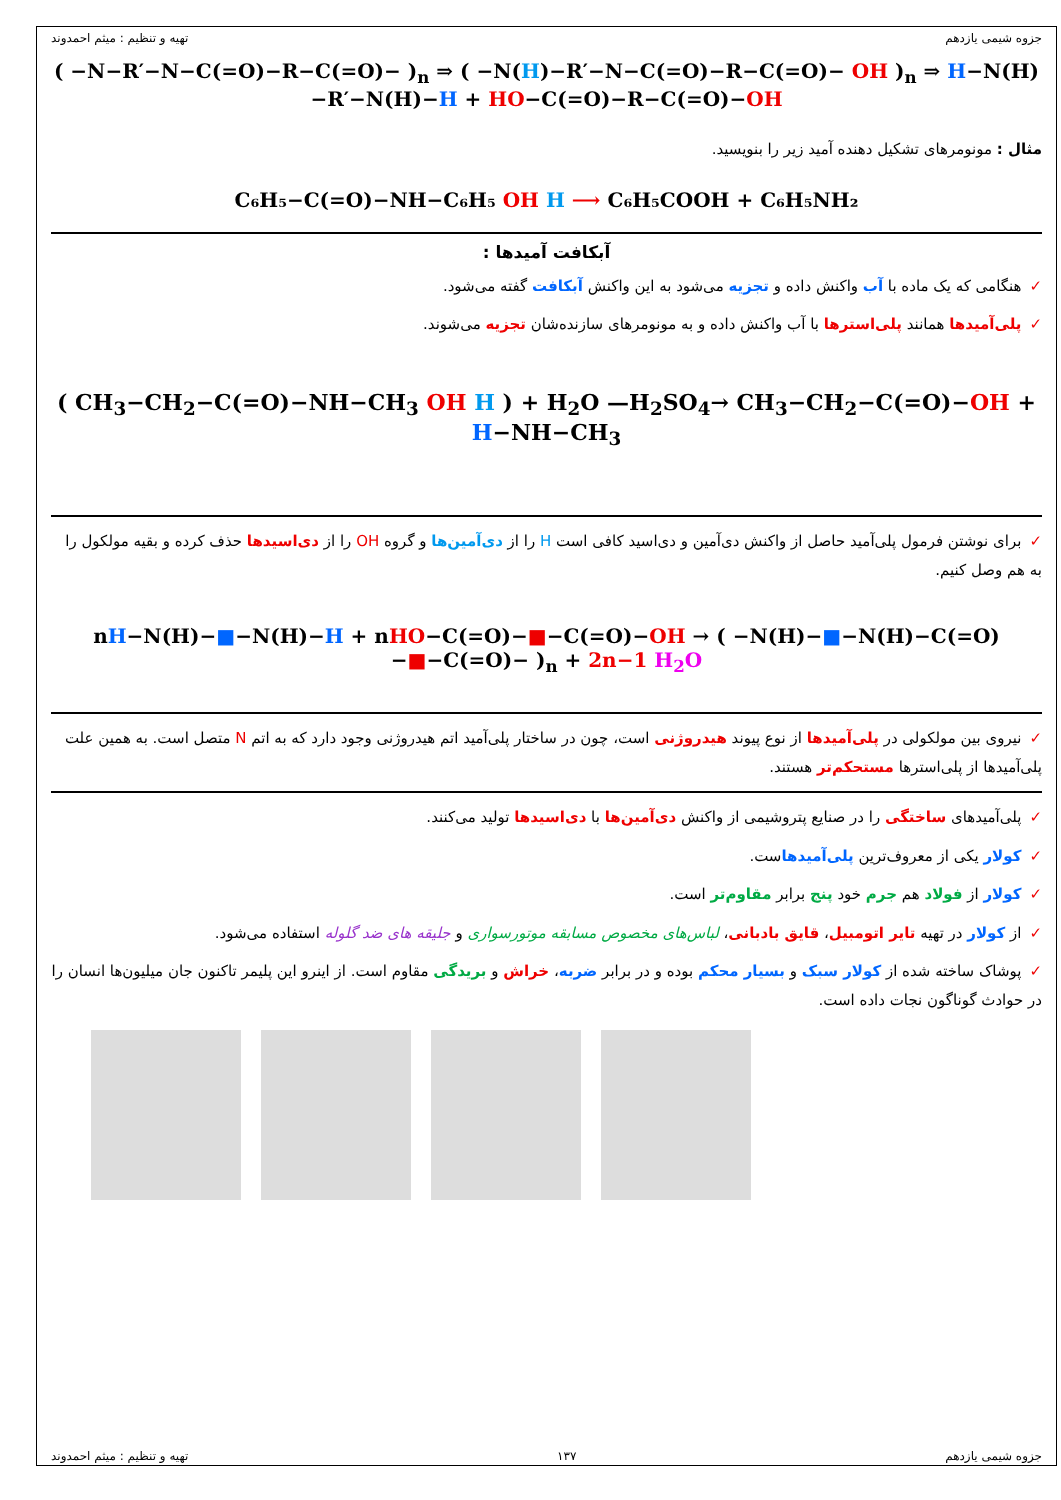جزوه شیمی یازدهم تهیه و تنظیم : میثم احمدوند
( −N−R′−N−C(=O)−R−C(=O)− )<sub>n</sub> ⇒ ( −N(H)−R′−N−C(=O)−R−C(=O)− OH )<sub>n</sub> ⇒ H−N(H)−R′−N(H)−H + HO−C(=O)−R−C(=O)−OH
مثال : مونومرهای تشکیل دهنده آمید زیر را بنویسید.
C₆H₅−C(=O)−NH−C₆H₅ OH H ⟶ C₆H₅COOH + C₆H₅NH₂
آبکافت آمیدها :
✓هنگامی که یک ماده با آب واکنش داده و تجزیه می‌شود به این واکنش آبکافت گفته می‌شود.
✓پلی‌آمیدها همانند پلی‌استرها با آب واکنش داده و به مونومرهای سازنده‌شان تجزیه می‌شوند.
( CH<sub>3</sub>−CH<sub>2</sub>−C(=O)−NH−CH<sub>3</sub> OH H ) + H<sub>2</sub>O —H<sub>2</sub>SO<sub>4</sub>→ CH<sub>3</sub>−CH<sub>2</sub>−C(=O)−OH + H−NH−CH<sub>3</sub>
✓برای نوشتن فرمول پلی‌آمید حاصل از واکنش دی‌آمین و دی‌اسید کافی است H را از دی‌آمین‌ها و گروه OH را از دی‌اسیدها حذف کرده و بقیه مولکول را به هم وصل کنیم.
nH−N(H)−■−N(H)−H + nHO−C(=O)−■−C(=O)−OH → ( −N(H)−■−N(H)−C(=O)−■−C(=O)− )<sub>n</sub> + 2n−1 H<sub>2</sub>O
✓نیروی بین مولکولی در پلی‌آمیدها از نوع پیوند هیدروژنی است، چون در ساختار پلی‌آمید اتم هیدروژنی وجود دارد که به اتم N متصل است. به همین علت پلی‌آمیدها از پلی‌استرها مستحکم‌تر هستند.
✓پلی‌آمیدهای ساختگی را در صنایع پتروشیمی از واکنش دی‌آمین‌ها با دی‌اسیدها تولید می‌کنند.
✓کولار یکی از معروف‌ترین پلی‌آمیدهاست.
✓کولار از فولاد هم جرم خود پنج برابر مقاوم‌تر است.
✓از کولار در تهیه تایر اتومبیل، قایق بادبانی، لباس‌های مخصوص مسابقه موتورسواری و جلیقه های ضد گلوله استفاده می‌شود.
✓پوشاک ساخته شده از کولار سبک و بسیار محکم بوده و در برابر ضربه، خراش و بریدگی مقاوم است. از اینرو این پلیمر تاکنون جان میلیون‌ها انسان را در حوادث گوناگون نجات داده است.
جزوه شیمی یازدهم ۱۳۷ تهیه و تنظیم : میثم احمدوند